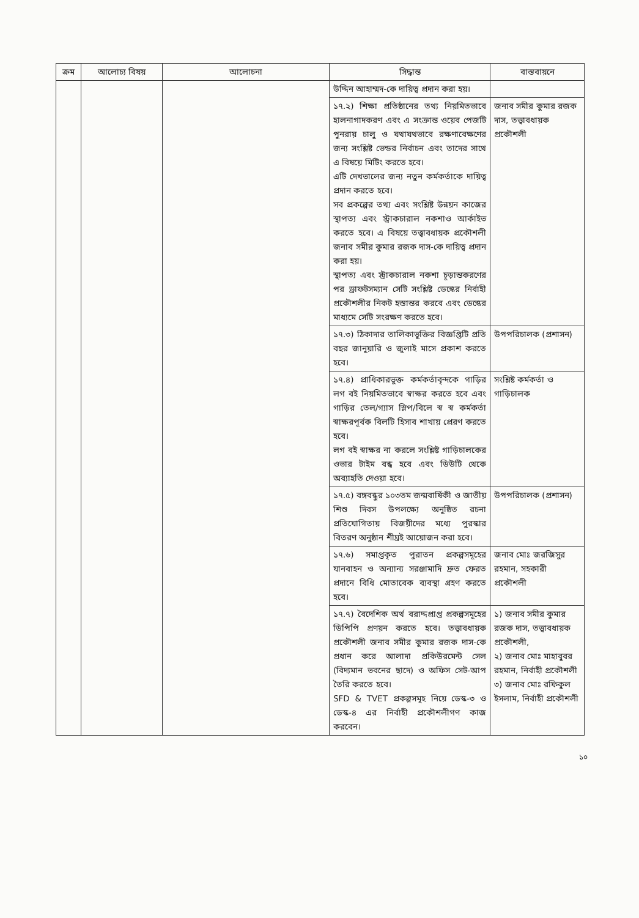| ক্রম | আলোচ্য বিষয় | আলোচনা | সিদ্ধান্ত | বাস্তবায়নে |
| --- | --- | --- | --- | --- |
| | | | উদ্দিন আহাম্মদ-কে দায়িত্ব প্রদান করা হয়। | |
| | | | ১৭.২) শিক্ষা প্রতিষ্ঠানের তথ্য নিয়মিতভাবে হালনাগাদকরণ এবং এ সংক্রান্ত ওয়েব পেজটি পুনরায় চালু ও যথাযথভাবে রক্ষণাবেক্ষণের জন্য সংশ্লিষ্ট ভেন্ডর নির্বাচন এবং তাদের সাথে এ বিষয়ে মিটিং করতে হবে। এটি দেখভালের জন্য নতুন কর্মকর্তাকে দায়িত্ব প্রদান করতে হবে। সব প্রকল্পের তথ্য এবং সংশ্লিষ্ট উন্নয়ন কাজের স্থাপত্য এবং স্ট্রাকচারাল নকশাও আর্কাইভ করতে হবে। এ বিষয়ে তত্ত্বাবধায়ক প্রকৌশলী জনাব সমীর কুমার রজক দাস-কে দায়িত্ব প্রদান করা হয়। স্থাপত্য এবং স্ট্রাকচারাল নকশা চূড়ান্তকরণের পর ড্রাফটসম্যান সেটি সংশ্লিষ্ট ডেস্কের নির্বাহী প্রকৌশলীর নিকট হস্তান্তর করবে এবং ডেস্কের মাধ্যমে সেটি সংরক্ষণ করতে হবে। | জনাব সমীর কুমার রজক দাস, তত্ত্বাবধায়ক প্রকৌশলী |
| | | | ১৭.৩) ঠিকাদার তালিকাভুক্তির বিজ্ঞপ্তিটি প্রতি বছর জানুয়ারি ও জুলাই মাসে প্রকাশ করতে হবে। | উপপরিচালক (প্রশাসন) |
| | | | ১৭.৪) প্রাধিকারভুক্ত কর্মকর্তাবৃন্দকে গাড়ির লগ বই নিয়মিতভাবে স্বাক্ষর করতে হবে এবং গাড়ির তেল/গ্যাস স্লিপ/বিলে স্ব স্ব কর্মকর্তা স্বাক্ষরপূর্বক বিলটি হিসাব শাখায় প্রেরণ করতে হবে। লগ বই স্বাক্ষর না করলে সংশ্লিষ্ট গাড়িচালকের ওভার টাইম বন্ধ হবে এবং ডিউটি থেকে অব্যাহতি দেওয়া হবে। | সংশ্লিষ্ট কর্মকর্তা ও গাড়িচালক |
| | | | ১৭.৫) বঙ্গবন্ধুর ১০৩তম জন্মবার্ষিকী ও জাতীয় শিশু দিবস উপলক্ষ্যে অনুষ্ঠিত রচনা প্রতিযোগিতায় বিজয়ীদের মধ্যে পুরস্কার বিতরণ অনুষ্ঠান শীঘ্রই আয়োজন করা হবে। | উপপরিচালক (প্রশাসন) |
| | | | ১৭.৬) সমাপ্তকৃত পুরাতন প্রকল্পসমূহের যানবাহন ও অন্যান্য সরঞ্জামাদি দ্রুত ফেরত প্রদানে বিধি মোতাবেক ব্যবস্থা গ্রহণ করতে হবে। | জনাব মোঃ জরজিসুর রহমান, সহকারী প্রকৌশলী |
| | | | ১৭.৭) বৈদেশিক অর্থ বরাদ্দপ্রাপ্ত প্রকল্পসমূহের ডিপিপি প্রণয়ন করতে হবে। তত্ত্বাবধায়ক প্রকৌশলী জনাব সমীর কুমার রজক দাস-কে প্রধান করে আলাদা প্রকিউরমেন্ট সেল (বিদ্যমান ভবনের ছাদে) ও অফিস সেট-আপ তৈরি করতে হবে। SFD & TVET প্রকল্পসমূহ নিয়ে ডেস্ক-৩ ও ডেস্ক-৪ এর নির্বাহী প্রকৌশলীগণ কাজ করবেন। | ১) জনাব সমীর কুমার রজক দাস, তত্ত্বাবধায়ক প্রকৌশলী, ২) জনাব মোঃ মাহাবুবর রহমান, নির্বাহী প্রকৌশলী ৩) জনাব মোঃ রফিকুল ইসলাম, নির্বাহী প্রকৌশলী |
১০